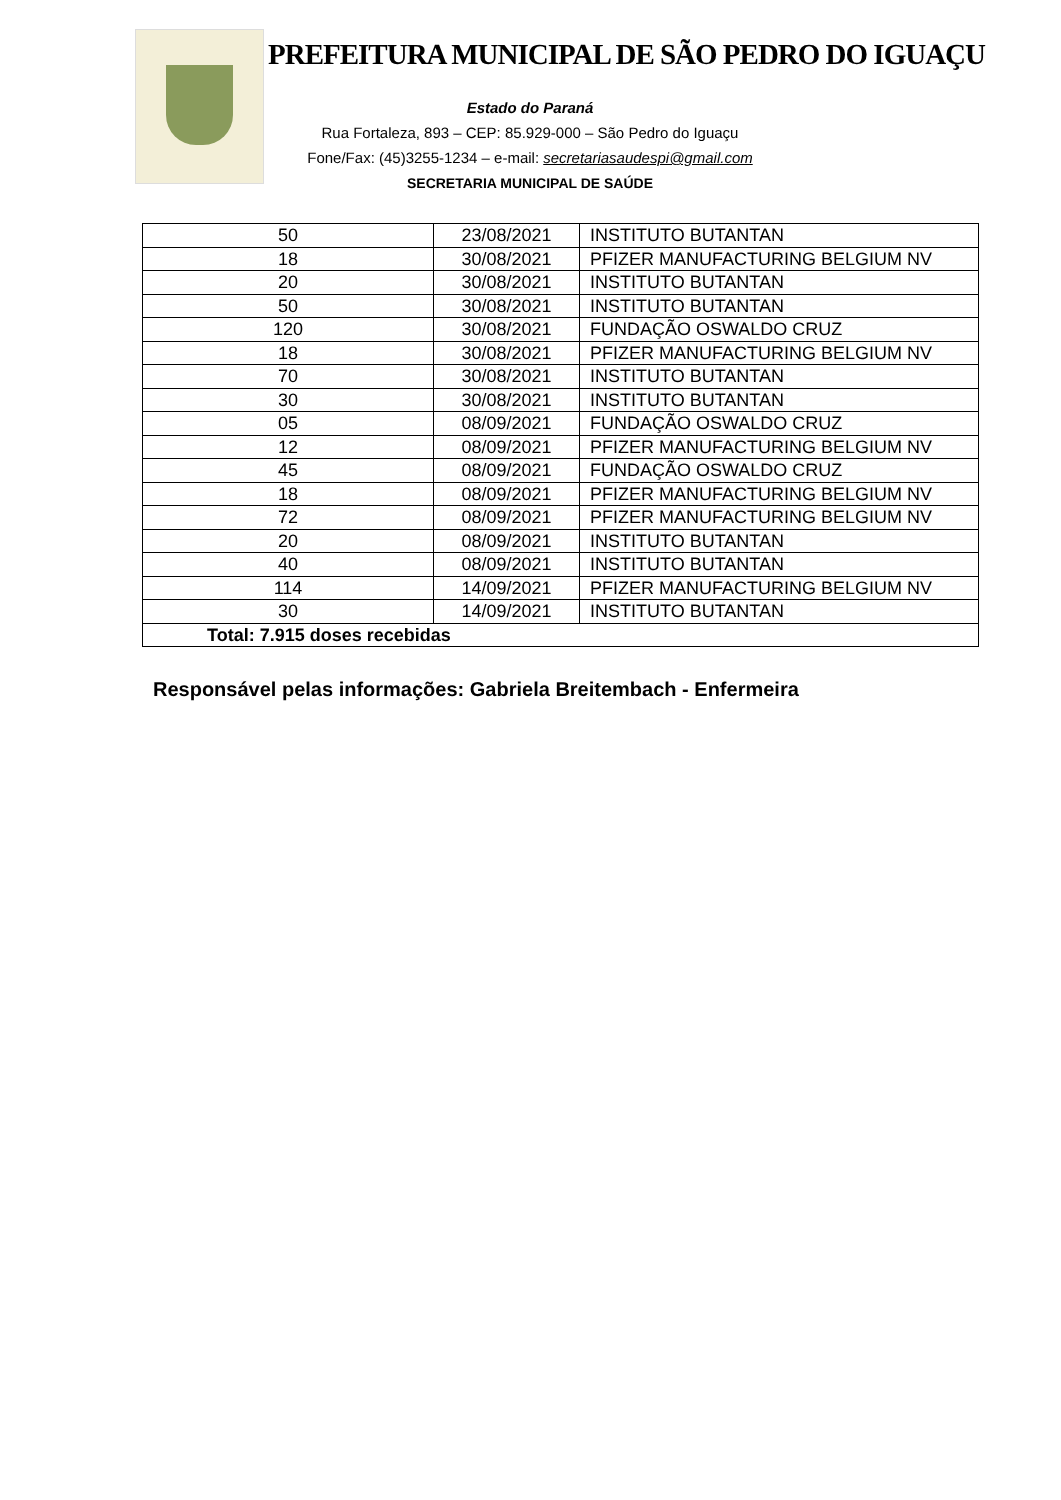PREFEITURA MUNICIPAL DE SÃO PEDRO DO IGUAÇU
Estado do Paraná
Rua Fortaleza, 893 – CEP: 85.929-000 – São Pedro do Iguaçu
Fone/Fax: (45)3255-1234 – e-mail: secretariasaudespi@gmail.com
SECRETARIA MUNICIPAL DE SAÚDE
| 50 | 23/08/2021 | INSTITUTO BUTANTAN |
| 18 | 30/08/2021 | PFIZER MANUFACTURING BELGIUM NV |
| 20 | 30/08/2021 | INSTITUTO BUTANTAN |
| 50 | 30/08/2021 | INSTITUTO BUTANTAN |
| 120 | 30/08/2021 | FUNDAÇÃO OSWALDO CRUZ |
| 18 | 30/08/2021 | PFIZER MANUFACTURING BELGIUM NV |
| 70 | 30/08/2021 | INSTITUTO BUTANTAN |
| 30 | 30/08/2021 | INSTITUTO BUTANTAN |
| 05 | 08/09/2021 | FUNDAÇÃO OSWALDO CRUZ |
| 12 | 08/09/2021 | PFIZER MANUFACTURING BELGIUM NV |
| 45 | 08/09/2021 | FUNDAÇÃO OSWALDO CRUZ |
| 18 | 08/09/2021 | PFIZER MANUFACTURING BELGIUM NV |
| 72 | 08/09/2021 | PFIZER MANUFACTURING BELGIUM NV |
| 20 | 08/09/2021 | INSTITUTO BUTANTAN |
| 40 | 08/09/2021 | INSTITUTO BUTANTAN |
| 114 | 14/09/2021 | PFIZER MANUFACTURING BELGIUM NV |
| 30 | 14/09/2021 | INSTITUTO BUTANTAN |
| Total: 7.915 doses recebidas | | |
Responsável pelas informações: Gabriela Breitembach - Enfermeira